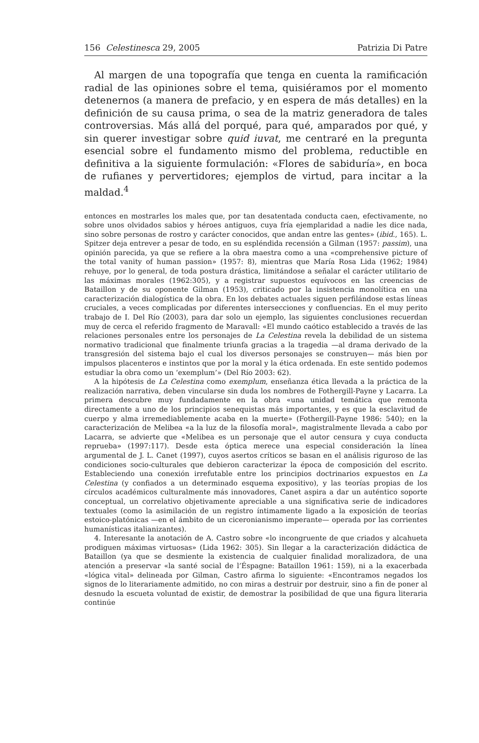156 Celestinesca 29, 2005 Patrizia Di Patre
Al margen de una topografía que tenga en cuenta la ramificación radial de las opiniones sobre el tema, quisiéramos por el momento detenernos (a manera de prefacio, y en espera de más detalles) en la definición de su causa prima, o sea de la matriz generadora de tales controversias. Más allá del porqué, para qué, amparados por qué, y sin querer investigar sobre quid iuvat, me centraré en la pregunta esencial sobre el fundamento mismo del problema, reductible en definitiva a la siguiente formulación: «Flores de sabiduría», en boca de rufianes y pervertidores; ejemplos de virtud, para incitar a la maldad.<sup>4</sup>
entonces en mostrarles los males que, por tan desatentada conducta caen, efectivamente, no sobre unos olvidados sabios y héroes antiguos, cuya fría ejemplaridad a nadie les dice nada, sino sobre personas de rostro y carácter conocidos, que andan entre las gentes» (ibid., 165). L. Spitzer deja entrever a pesar de todo, en su espléndida recensión a Gilman (1957: passim), una opinión parecida, ya que se refiere a la obra maestra como a una «comprehensive picture of the total vanity of human passion» (1957: 8), mientras que María Rosa Lida (1962; 1984) rehuye, por lo general, de toda postura drástica, limitándose a señalar el carácter utilitario de las máximas morales (1962:305), y a registrar supuestos equívocos en las creencias de Bataillon y de su oponente Gilman (1953), criticado por la insistencia monolítica en una caracterización dialogística de la obra. En los debates actuales siguen perfilándose estas líneas cruciales, a veces complicadas por diferentes intersecciones y confluencias. En el muy perito trabajo de I. Del Río (2003), para dar solo un ejemplo, las siguientes conclusiones recuerdan muy de cerca el referido fragmento de Maravall: «El mundo caótico establecido a través de las relaciones personales entre los personajes de La Celestina revela la debilidad de un sistema normativo tradicional que finalmente triunfa gracias a la tragedia —al drama derivado de la transgresión del sistema bajo el cual los diversos personajes se construyen— más bien por impulsos placenteros e instintos que por la moral y la ética ordenada. En este sentido podemos estudiar la obra como un ‘exemplum’» (Del Río 2003: 62).
A la hipótesis de La Celestina como exemplum, enseñanza ética llevada a la práctica de la realización narrativa, deben vincularse sin duda los nombres de Fothergill-Payne y Lacarra. La primera descubre muy fundadamente en la obra «una unidad temática que remonta directamente a uno de los principios senequistas más importantes, y es que la esclavitud de cuerpo y alma irremediablemente acaba en la muerte» (Fothergill-Payne 1986: 540); en la caracterización de Melibea «a la luz de la filosofía moral», magistralmente llevada a cabo por Lacarra, se advierte que «Melibea es un personaje que el autor censura y cuya conducta reprueba» (1997:117). Desde esta óptica merece una especial consideración la línea argumental de J. L. Canet (1997), cuyos asertos críticos se basan en el análisis riguroso de las condiciones socio-culturales que debieron caracterizar la época de composición del escrito. Estableciendo una conexión irrefutable entre los principios doctrinarios expuestos en La Celestina (y confiados a un determinado esquema expositivo), y las teorías propias de los círculos académicos culturalmente más innovadores, Canet aspira a dar un auténtico soporte conceptual, un correlativo objetivamente apreciable a una significativa serie de indicadores textuales (como la asimilación de un registro íntimamente ligado a la exposición de teorías estoico-platónicas —en el ámbito de un ciceronianismo imperante— operada por las corrientes humanísticas italianizantes).
4. Interesante la anotación de A. Castro sobre «lo incongruente de que criados y alcahueta prodiguen máximas virtuosas» (Lida 1962: 305). Sin llegar a la caracterización didáctica de Bataillon (ya que se desmiente la existencia de cualquier finalidad moralizadora, de una atención a preservar «la santé social de l’Éspagne: Bataillon 1961: 159), ni a la exacerbada «lógica vital» delineada por Gilman, Castro afirma lo siguiente: «Encontramos negados los signos de lo literariamente admitido, no con miras a destruir por destruir, sino a fin de poner al desnudo la escueta voluntad de existir, de demostrar la posibilidad de que una figura literaria continúe